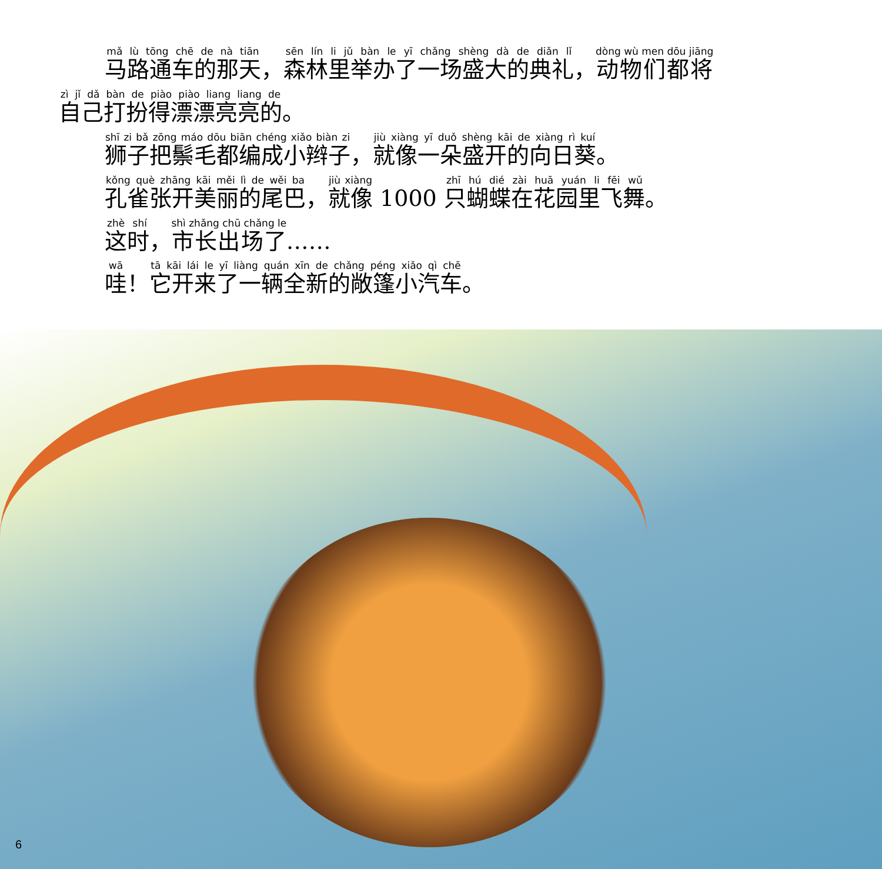马路通车的那天，森林里举办了一场盛大的典礼，动物们都将
自己打扮得漂漂亮亮的。
狮子把鬃毛都编成小辫子，就像一朵盛开的向日葵。
孔雀张开美丽的尾巴，就像 1000 只蝴蝶在花园里飞舞。
这时，市长出场了……
哇！它开来了一辆全新的敞篷小汽车。
6